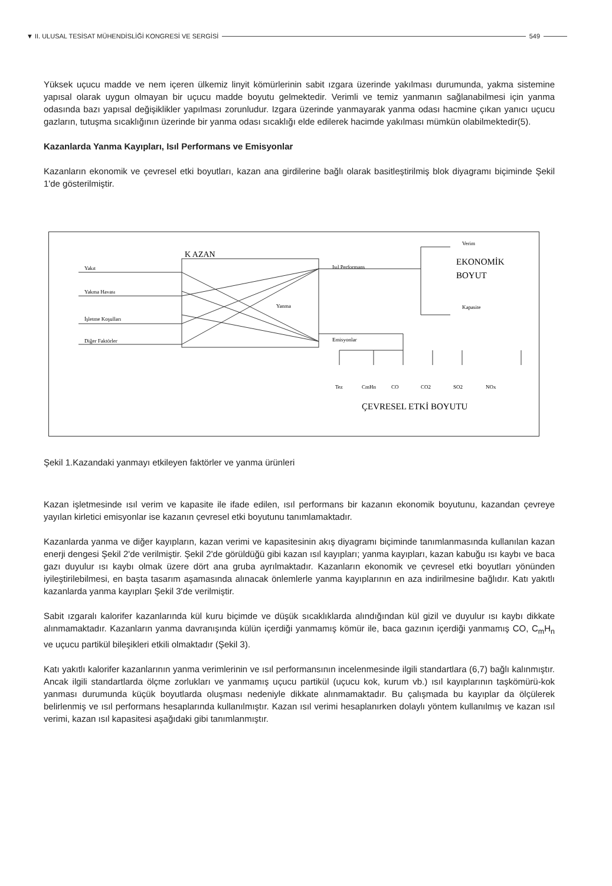▼ II. ULUSAL TESİSAT MÜHENDİSLİĞİ KONGRESİ VE SERGİSİ 549
Yüksek uçucu madde ve nem içeren ülkemiz linyit kömürlerinin sabit ızgara üzerinde yakılması durumunda, yakma sistemine yapısal olarak uygun olmayan bir uçucu madde boyutu gelmektedir. Verimli ve temiz yanmanın sağlanabilmesi için yanma odasında bazı yapısal değişiklikler yapılması zorunludur. Izgara üzerinde yanmayarak yanma odası hacmine çıkan yanıcı uçucu gazların, tutuşma sıcaklığının üzerinde bir yanma odası sıcaklığı elde edilerek hacimde yakılması mümkün olabilmektedir(5).
Kazanlarda Yanma Kayıpları, Isıl Performans ve Emisyonlar
Kazanların ekonomik ve çevresel etki boyutları, kazan ana girdilerine bağlı olarak basitleştirilmiş blok diyagramı biçiminde Şekil 1'de gösterilmiştir.
K AZAN
Yakıt
Yakma Havası
İşletme Koşulları
Diğer Faktörler
Isıl Performans
Emisyonlar
Yanma
Verim
Kapasite
Tez
CmHn
CO
CO2
SO2
NOx
EKONOMİK
BOYUT
ÇEVRESEL ETKİ BOYUTU
Şekil 1.Kazandaki yanmayı etkileyen faktörler ve yanma ürünleri
Kazan işletmesinde ısıl verim ve kapasite ile ifade edilen, ısıl performans bir kazanın ekonomik boyutunu, kazandan çevreye yayılan kirletici emisyonlar ise kazanın çevresel etki boyutunu tanımlamaktadır.
Kazanlarda yanma ve diğer kayıpların, kazan verimi ve kapasitesinin akış diyagramı biçiminde tanımlanmasında kullanılan kazan enerji dengesi Şekil 2'de verilmiştir. Şekil 2'de görüldüğü gibi kazan ısıl kayıpları; yanma kayıpları, kazan kabuğu ısı kaybı ve baca gazı duyulur ısı kaybı olmak üzere dört ana gruba ayrılmaktadır. Kazanların ekonomik ve çevresel etki boyutları yönünden iyileştirilebilmesi, en başta tasarım aşamasında alınacak önlemlerle yanma kayıplarının en aza indirilmesine bağlıdır. Katı yakıtlı kazanlarda yanma kayıpları Şekil 3'de verilmiştir.
Sabit ızgaralı kalorifer kazanlarında kül kuru biçimde ve düşük sıcaklıklarda alındığından kül gizil ve duyulur ısı kaybı dikkate alınmamaktadır. Kazanların yanma davranışında külün içerdiği yanmamış kömür ile, baca gazının içerdiği yanmamış CO, C<sub>m</sub>H<sub>n</sub> ve uçucu partikül bileşikleri etkili olmaktadır (Şekil 3).
Katı yakıtlı kalorifer kazanlarının yanma verimlerinin ve ısıl performansının incelenmesinde ilgili standartlara (6,7) bağlı kalınmıştır. Ancak ilgili standartlarda ölçme zorlukları ve yanmamış uçucu partikül (uçucu kok, kurum vb.) ısıl kayıplarının taşkömürü-kok yanması durumunda küçük boyutlarda oluşması nedeniyle dikkate alınmamaktadır. Bu çalışmada bu kayıplar da ölçülerek belirlenmiş ve ısıl performans hesaplarında kullanılmıştır. Kazan ısıl verimi hesaplanırken dolaylı yöntem kullanılmış ve kazan ısıl verimi, kazan ısıl kapasitesi aşağıdaki gibi tanımlanmıştır.